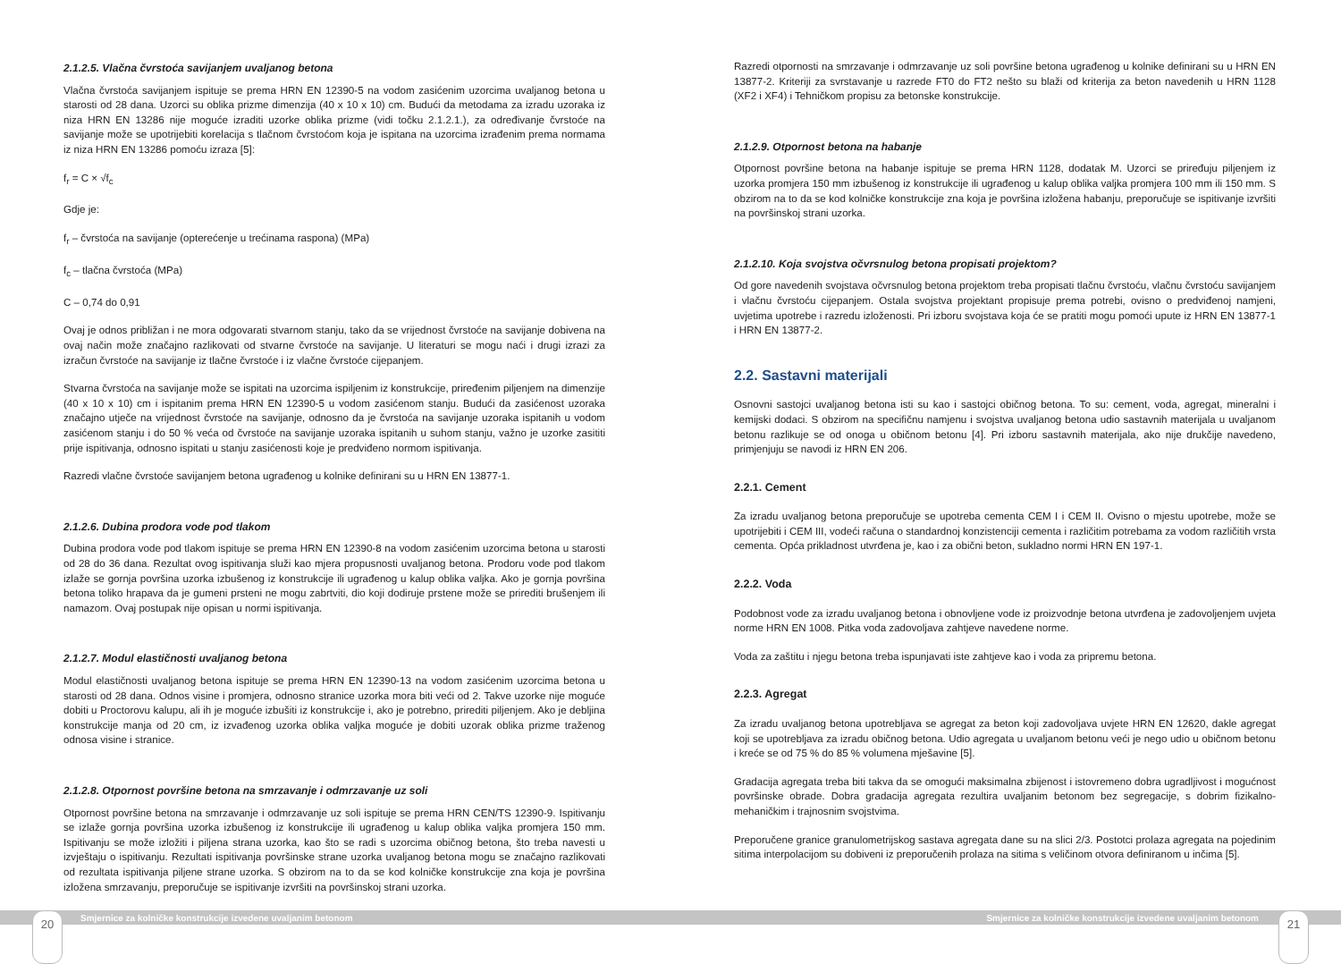2.1.2.5. Vlačna čvrstoća savijanjem uvaljanog betona
Vlačna čvrstoća savijanjem ispituje se prema HRN EN 12390-5 na vodom zasićenim uzorcima uvaljanog betona u starosti od 28 dana. Uzorci su oblika prizme dimenzija (40 x 10 x 10) cm. Budući da metodama za izradu uzoraka iz niza HRN EN 13286 nije moguće izraditi uzorke oblika prizme (vidi točku 2.1.2.1.), za određivanje čvrstoće na savijanje može se upotrijebiti korelacija s tlačnom čvrstoćom koja je ispitana na uzorcima izrađenim prema normama iz niza HRN EN 13286 pomoću izraza [5]:
f<sub>r</sub> = C × √f<sub>c</sub>
Gdje je:
f<sub>r</sub> – čvrstoća na savijanje (opterećenje u trećinama raspona) (MPa)
f<sub>c</sub> – tlačna čvrstoća (MPa)
C – 0,74 do 0,91
Ovaj je odnos približan i ne mora odgovarati stvarnom stanju, tako da se vrijednost čvrstoće na savijanje dobivena na ovaj način može značajno razlikovati od stvarne čvrstoće na savijanje. U literaturi se mogu naći i drugi izrazi za izračun čvrstoće na savijanje iz tlačne čvrstoće i iz vlačne čvrstoće cijepanjem.
Stvarna čvrstoća na savijanje može se ispitati na uzorcima ispiljenim iz konstrukcije, priređenim piljenjem na dimenzije (40 x 10 x 10) cm i ispitanim prema HRN EN 12390-5 u vodom zasićenom stanju. Budući da zasićenost uzoraka značajno utječe na vrijednost čvrstoće na savijanje, odnosno da je čvrstoća na savijanje uzoraka ispitanih u vodom zasićenom stanju i do 50 % veća od čvrstoće na savijanje uzoraka ispitanih u suhom stanju, važno je uzorke zasititi prije ispitivanja, odnosno ispitati u stanju zasićenosti koje je predviđeno normom ispitivanja.
Razredi vlačne čvrstoće savijanjem betona ugrađenog u kolnike definirani su u HRN EN 13877-1.
2.1.2.6. Dubina prodora vode pod tlakom
Dubina prodora vode pod tlakom ispituje se prema HRN EN 12390-8 na vodom zasićenim uzorcima betona u starosti od 28 do 36 dana. Rezultat ovog ispitivanja služi kao mjera propusnosti uvaljanog betona. Prodoru vode pod tlakom izlaže se gornja površina uzorka izbušenog iz konstrukcije ili ugrađenog u kalup oblika valjka. Ako je gornja površina betona toliko hrapava da je gumeni prsteni ne mogu zabrtviti, dio koji dodiruje prstene može se prirediti brušenjem ili namazom. Ovaj postupak nije opisan u normi ispitivanja.
2.1.2.7. Modul elastičnosti uvaljanog betona
Modul elastičnosti uvaljanog betona ispituje se prema HRN EN 12390-13 na vodom zasićenim uzorcima betona u starosti od 28 dana. Odnos visine i promjera, odnosno stranice uzorka mora biti veći od 2. Takve uzorke nije moguće dobiti u Proctorovu kalupu, ali ih je moguće izbušiti iz konstrukcije i, ako je potrebno, prirediti piljenjem. Ako je debljina konstrukcije manja od 20 cm, iz izvađenog uzorka oblika valjka moguće je dobiti uzorak oblika prizme traženog odnosa visine i stranice.
2.1.2.8. Otpornost površine betona na smrzavanje i odmrzavanje uz soli
Otpornost površine betona na smrzavanje i odmrzavanje uz soli ispituje se prema HRN CEN/TS 12390-9. Ispitivanju se izlaže gornja površina uzorka izbušenog iz konstrukcije ili ugrađenog u kalup oblika valjka promjera 150 mm. Ispitivanju se može izložiti i piljena strana uzorka, kao što se radi s uzorcima običnog betona, što treba navesti u izvještaju o ispitivanju. Rezultati ispitivanja površinske strane uzorka uvaljanog betona mogu se značajno razlikovati od rezultata ispitivanja piljene strane uzorka. S obzirom na to da se kod kolničke konstrukcije zna koja je površina izložena smrzavanju, preporučuje se ispitivanje izvršiti na površinskoj strani uzorka.
Razredi otpornosti na smrzavanje i odmrzavanje uz soli površine betona ugrađenog u kolnike definirani su u HRN EN 13877-2. Kriteriji za svrstavanje u razrede FT0 do FT2 nešto su blaži od kriterija za beton navedenih u HRN 1128 (XF2 i XF4) i Tehničkom propisu za betonske konstrukcije.
2.1.2.9. Otpornost betona na habanje
Otpornost površine betona na habanje ispituje se prema HRN 1128, dodatak M. Uzorci se priređuju piljenjem iz uzorka promjera 150 mm izbušenog iz konstrukcije ili ugrađenog u kalup oblika valjka promjera 100 mm ili 150 mm. S obzirom na to da se kod kolničke konstrukcije zna koja je površina izložena habanju, preporučuje se ispitivanje izvršiti na površinskoj strani uzorka.
2.1.2.10. Koja svojstva očvrsnulog betona propisati projektom?
Od gore navedenih svojstava očvrsnulog betona projektom treba propisati tlačnu čvrstoću, vlačnu čvrstoću savijanjem i vlačnu čvrstoću cijepanjem. Ostala svojstva projektant propisuje prema potrebi, ovisno o predviđenoj namjeni, uvjetima upotrebe i razredu izloženosti. Pri izboru svojstava koja će se pratiti mogu pomoći upute iz HRN EN 13877-1 i HRN EN 13877-2.
2.2. Sastavni materijali
Osnovni sastojci uvaljanog betona isti su kao i sastojci običnog betona. To su: cement, voda, agregat, mineralni i kemijski dodaci. S obzirom na specifičnu namjenu i svojstva uvaljanog betona udio sastavnih materijala u uvaljanom betonu razlikuje se od onoga u običnom betonu [4]. Pri izboru sastavnih materijala, ako nije drukčije navedeno, primjenjuju se navodi iz HRN EN 206.
2.2.1. Cement
Za izradu uvaljanog betona preporučuje se upotreba cementa CEM I i CEM II. Ovisno o mjestu upotrebe, može se upotrijebiti i CEM III, vodeći računa o standardnoj konzistenciji cementa i različitim potrebama za vodom različitih vrsta cementa. Opća prikladnost utvrđena je, kao i za obični beton, sukladno normi HRN EN 197-1.
2.2.2. Voda
Podobnost vode za izradu uvaljanog betona i obnovljene vode iz proizvodnje betona utvrđena je zadovoljenjem uvjeta norme HRN EN 1008. Pitka voda zadovoljava zahtjeve navedene norme.
Voda za zaštitu i njegu betona treba ispunjavati iste zahtjeve kao i voda za pripremu betona.
2.2.3. Agregat
Za izradu uvaljanog betona upotrebljava se agregat za beton koji zadovoljava uvjete HRN EN 12620, dakle agregat koji se upotrebljava za izradu običnog betona. Udio agregata u uvaljanom betonu veći je nego udio u običnom betonu i kreće se od 75 % do 85 % volumena mješavine [5].
Gradacija agregata treba biti takva da se omogući maksimalna zbijenost i istovremeno dobra ugradljivost i mogućnost površinske obrade. Dobra gradacija agregata rezultira uvaljanim betonom bez segregacije, s dobrim fizikalno-mehaničkim i trajnosnim svojstvima.
Preporučene granice granulometrijskog sastava agregata dane su na slici 2/3. Postotci prolaza agregata na pojedinim sitima interpolacijom su dobiveni iz preporučenih prolaza na sitima s veličinom otvora definiranom u inčima [5].
20
Smjernice za kolničke konstrukcije izvedene uvaljanim betonom Smjernice za kolničke konstrukcije izvedene uvaljanim betonom
21